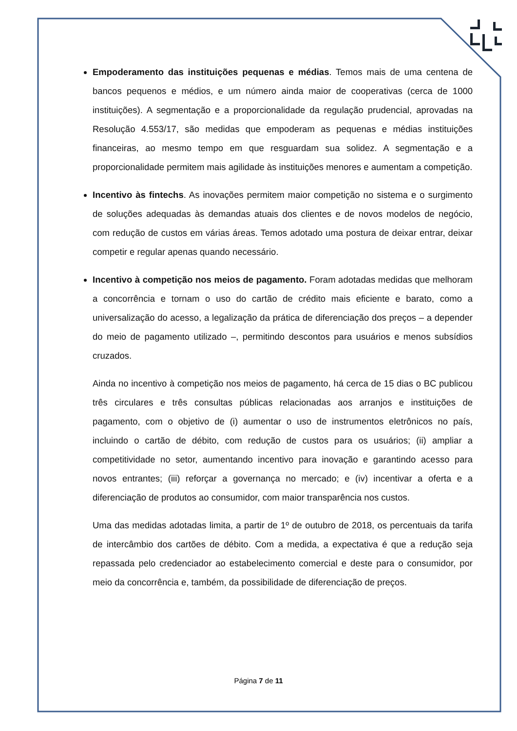Empoderamento das instituições pequenas e médias. Temos mais de uma centena de bancos pequenos e médios, e um número ainda maior de cooperativas (cerca de 1000 instituições). A segmentação e a proporcionalidade da regulação prudencial, aprovadas na Resolução 4.553/17, são medidas que empoderam as pequenas e médias instituições financeiras, ao mesmo tempo em que resguardam sua solidez. A segmentação e a proporcionalidade permitem mais agilidade às instituições menores e aumentam a competição.
Incentivo às fintechs. As inovações permitem maior competição no sistema e o surgimento de soluções adequadas às demandas atuais dos clientes e de novos modelos de negócio, com redução de custos em várias áreas. Temos adotado uma postura de deixar entrar, deixar competir e regular apenas quando necessário.
Incentivo à competição nos meios de pagamento. Foram adotadas medidas que melhoram a concorrência e tornam o uso do cartão de crédito mais eficiente e barato, como a universalização do acesso, a legalização da prática de diferenciação dos preços – a depender do meio de pagamento utilizado –, permitindo descontos para usuários e menos subsídios cruzados.
Ainda no incentivo à competição nos meios de pagamento, há cerca de 15 dias o BC publicou três circulares e três consultas públicas relacionadas aos arranjos e instituições de pagamento, com o objetivo de (i) aumentar o uso de instrumentos eletrônicos no país, incluindo o cartão de débito, com redução de custos para os usuários; (ii) ampliar a competitividade no setor, aumentando incentivo para inovação e garantindo acesso para novos entrantes; (iii) reforçar a governança no mercado; e (iv) incentivar a oferta e a diferenciação de produtos ao consumidor, com maior transparência nos custos.
Uma das medidas adotadas limita, a partir de 1º de outubro de 2018, os percentuais da tarifa de intercâmbio dos cartões de débito. Com a medida, a expectativa é que a redução seja repassada pelo credenciador ao estabelecimento comercial e deste para o consumidor, por meio da concorrência e, também, da possibilidade de diferenciação de preços.
Página 7 de 11